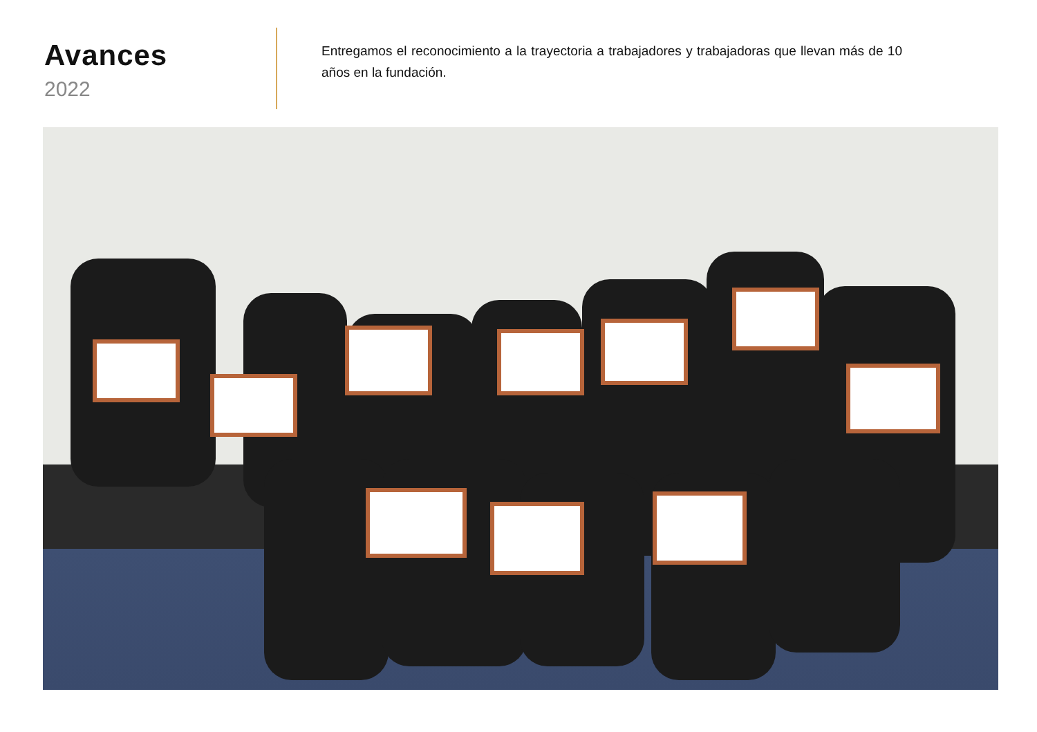Avances
2022
Entregamos el reconocimiento a la trayectoria a trabajadores y trabajadoras que llevan más de 10 años en la fundación.